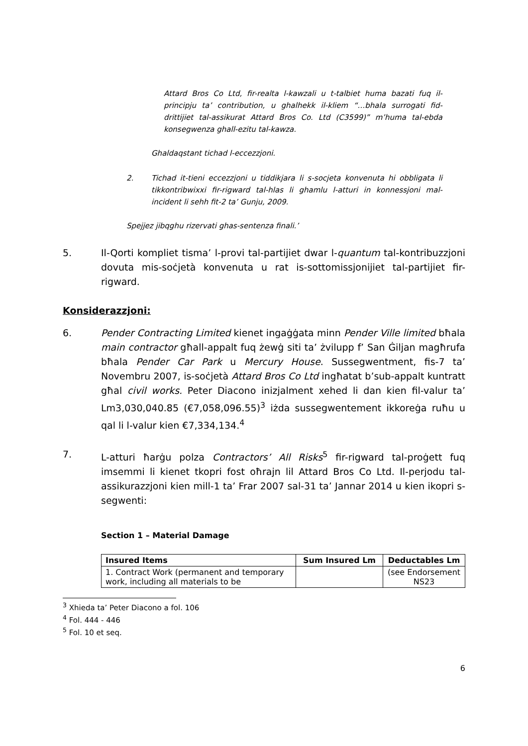Attard Bros Co Ltd, fir-realta l-kawzali u t-talbiet huma bazati fuq il-principju ta’ contribution, u ghalhekk il-kliem “…bhala surrogati fid-drittijiet tal-assikurat Attard Bros Co. Ltd (C3599)” m’huma tal-ebda konsegwenza ghall-ezitu tal-kawza.
Ghaldaqstant tichad l-eccezzjoni.
2. Tichad it-tieni eccezzjoni u tiddikjara li s-socjeta konvenuta hi obbligata li tikkontribwixxi fir-rigward tal-hlas li ghamlu l-atturi in konnessjoni mal-incident li sehh fit-2 ta’ Gunju, 2009.
Spejjez jibqghu rizervati ghas-sentenza finali.’
5. Il-Qorti kompliet tisma’ l-provi tal-partijiet dwar l-quantum tal-kontribuzzjoni dovuta mis-soċjetà konvenuta u rat is-sottomissjonijiet tal-partijiet fir-rigward.
Konsiderazzjoni:
6. Pender Contracting Limited kienet ingaġġata minn Pender Ville limited bħala main contractor għall-appalt fuq żewġ siti ta’ żvilupp f’ San Ġiljan magħrufa bħala Pender Car Park u Mercury House. Sussegwentment, fis-7 ta’ Novembru 2007, is-soċjetà Attard Bros Co Ltd ingħatat b’sub-appalt kuntratt għal civil works. Peter Diacono inizjalment xehed li dan kien fil-valur ta’ Lm3,030,040.85 (€7,058,096.55)<sup>3</sup> iżda sussegwentement ikkoreġa ruħu u qal li l-valur kien €7,334,134.<sup>4</sup>
7. L-atturi ħarġu polza Contractors’ All Risks<sup>5</sup> fir-rigward tal-proġett fuq imsemmi li kienet tkopri fost oħrajn lil Attard Bros Co Ltd. Il-perjodu tal-assikurazzjoni kien mill-1 ta’ Frar 2007 sal-31 ta’ Jannar 2014 u kien ikopri s-segwenti:
Section 1 – Material Damage
| Insured Items | Sum Insured Lm | Deductables Lm |
| --- | --- | --- |
| 1. Contract Work (permanent and temporary work, including all materials to be | | (see Endorsement NS23 |
<sup>3</sup> Xhieda ta’ Peter Diacono a fol. 106
<sup>4</sup> Fol. 444 - 446
<sup>5</sup> Fol. 10 et seq.
6